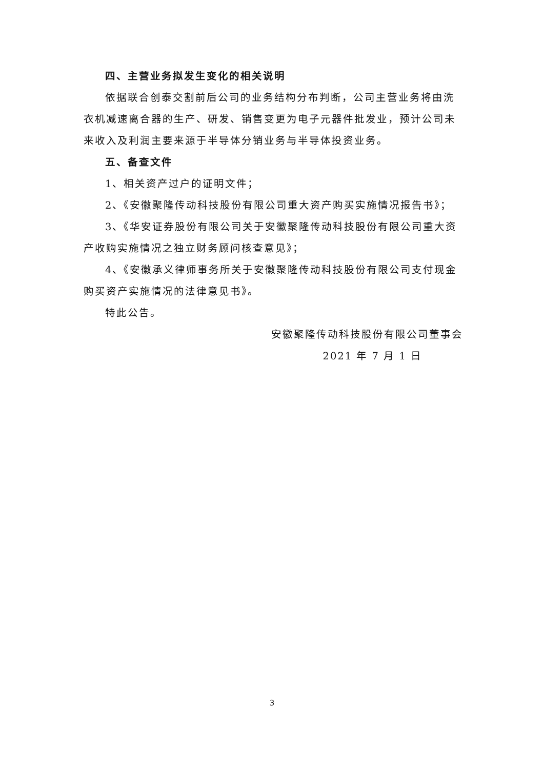四、主营业务拟发生变化的相关说明
依据联合创泰交割前后公司的业务结构分布判断，公司主营业务将由洗衣机减速离合器的生产、研发、销售变更为电子元器件批发业，预计公司未来收入及利润主要来源于半导体分销业务与半导体投资业务。
五、备查文件
1、相关资产过户的证明文件；
2、《安徽聚隆传动科技股份有限公司重大资产购买实施情况报告书》；
3、《华安证券股份有限公司关于安徽聚隆传动科技股份有限公司重大资产收购实施情况之独立财务顾问核查意见》；
4、《安徽承义律师事务所关于安徽聚隆传动科技股份有限公司支付现金购买资产实施情况的法律意见书》。
特此公告。
安徽聚隆传动科技股份有限公司董事会
2021 年 7 月 1 日
3